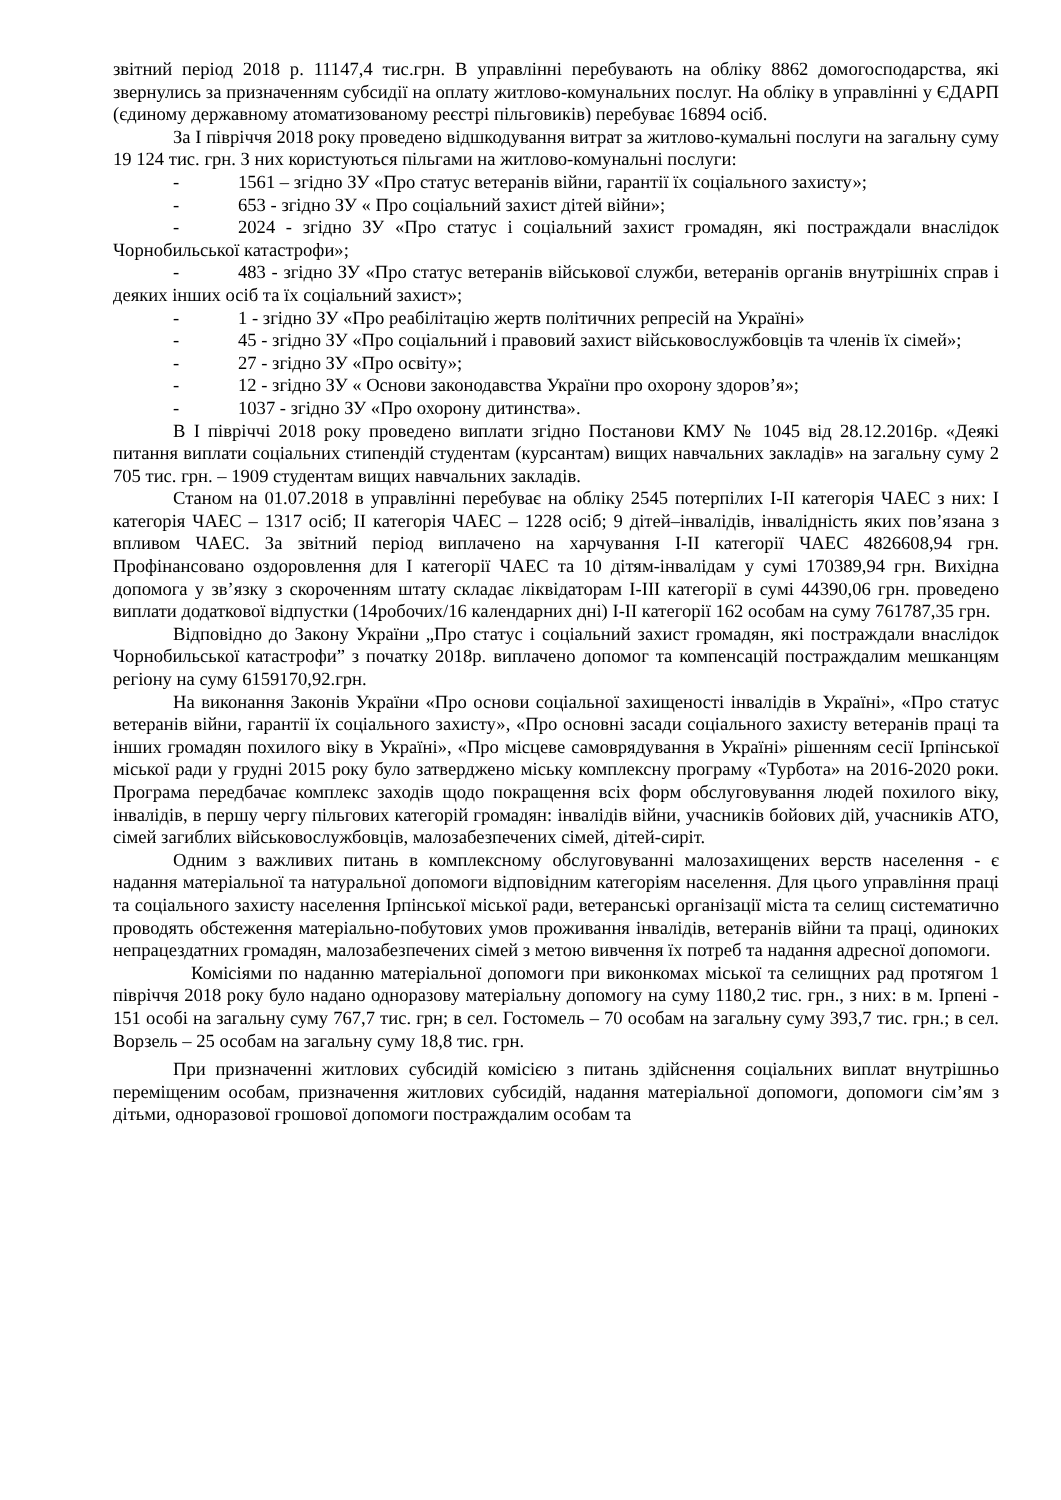звітний період 2018 р. 11147,4 тис.грн. В управлінні перебувають на обліку 8862 домогосподарства, які звернулись за призначенням субсидії на оплату житлово-комунальних послуг. На обліку в управлінні у ЄДАРП (єдиному державному атоматизованому реєстрі пільговиків) перебуває 16894 осіб.
За І півріччя 2018 року проведено відшкодування витрат за житлово-кумальні послуги на загальну суму 19 124 тис. грн. З них користуються пільгами на житлово-комунальні послуги:
- 1561 – згідно ЗУ «Про статус ветеранів війни, гарантії їх соціального захисту»;
- 653 - згідно ЗУ « Про соціальний захист дітей війни»;
- 2024 - згідно ЗУ «Про статус і соціальний захист громадян, які постраждали внаслідок Чорнобильської катастрофи»;
- 483 - згідно ЗУ «Про статус ветеранів військової служби, ветеранів органів внутрішніх справ і деяких інших осіб та їх соціальний захист»;
- 1 - згідно ЗУ «Про реабілітацію жертв політичних репресій на Україні»
- 45 - згідно ЗУ «Про соціальний і правовий захист військовослужбовців та членів їх сімей»;
- 27 - згідно ЗУ «Про освіту»;
- 12 - згідно ЗУ « Основи законодавства України про охорону здоров’я»;
- 1037 - згідно ЗУ «Про охорону дитинства».
В І півріччі 2018 року проведено виплати згідно Постанови КМУ № 1045 від 28.12.2016р. «Деякі питання виплати соціальних стипендій студентам (курсантам) вищих навчальних закладів» на загальну суму 2 705 тис. грн. – 1909 студентам вищих навчальних закладів.
Станом на 01.07.2018 в управлінні перебуває на обліку 2545 потерпілих І-ІІ категорія ЧАЕС з них: І категорія ЧАЕС – 1317 осіб; ІІ категорія ЧАЕС – 1228 осіб; 9 дітей–інвалідів, інвалідність яких пов’язана з впливом ЧАЕС. За звітний період виплачено на харчування І-ІІ категорії ЧАЕС 4826608,94 грн. Профінансовано оздоровлення для І категорії ЧАЕС та 10 дітям-інвалідам у сумі 170389,94 грн. Вихідна допомога у зв’язку з скороченням штату складає ліквідаторам І-ІІІ категорії в сумі 44390,06 грн. проведено виплати додаткової відпустки (14робочих/16 календарних дні) І-ІІ категорії 162 особам на суму 761787,35 грн.
Відповідно до Закону України „Про статус і соціальний захист громадян, які постраждали внаслідок Чорнобильської катастрофи” з початку 2018р. виплачено допомог та компенсацій постраждалим мешканцям регіону на суму 6159170,92.грн.
На виконання Законів України «Про основи соціальної захищеності інвалідів в Україні», «Про статус ветеранів війни, гарантії їх соціального захисту», «Про основні засади соціального захисту ветеранів праці та інших громадян похилого віку в Україні», «Про місцеве самоврядування в Україні» рішенням сесії Ірпінської міської ради у грудні 2015 року було затверджено міську комплексну програму «Турбота» на 2016-2020 роки. Програма передбачає комплекс заходів щодо покращення всіх форм обслуговування людей похилого віку, інвалідів, в першу чергу пільгових категорій громадян: інвалідів війни, учасників бойових дій, учасників АТО, сімей загиблих військовослужбовців, малозабезпечених сімей, дітей-сиріт.
Одним з важливих питань в комплексному обслуговуванні малозахищених верств населення - є надання матеріальної та натуральної допомоги відповідним категоріям населення. Для цього управління праці та соціального захисту населення Ірпінської міської ради, ветеранські організації міста та селищ систематично проводять обстеження матеріально-побутових умов проживання інвалідів, ветеранів війни та праці, одиноких непрацездатних громадян, малозабезпечених сімей з метою вивчення їх потреб та надання адресної допомоги.
Комісіями по наданню матеріальної допомоги при виконкомах міської та селищних рад протягом 1 півріччя 2018 року було надано одноразову матеріальну допомогу на суму 1180,2 тис. грн., з них: в м. Ірпені - 151 особі на загальну суму 767,7 тис. грн; в сел. Гостомель – 70 особам на загальну суму 393,7 тис. грн.; в сел. Ворзель – 25 особам на загальну суму 18,8 тис. грн.
При призначенні житлових субсидій комісією з питань здійснення соціальних виплат внутрішньо переміщеним особам, призначення житлових субсидій, надання матеріальної допомоги, допомоги сім’ям з дітьми, одноразової грошової допомоги постраждалим особам та